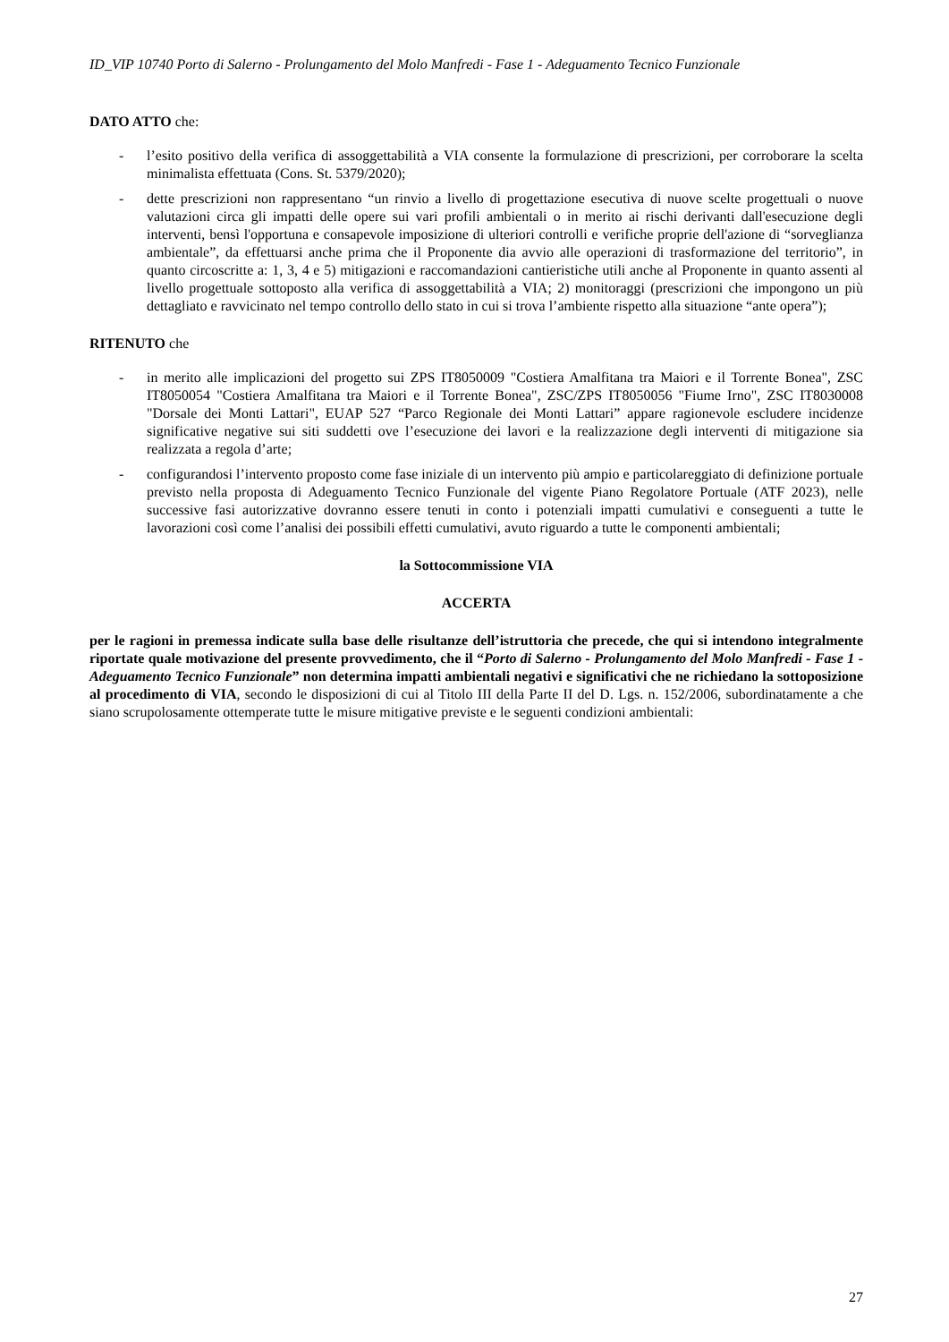ID_VIP 10740 Porto di Salerno - Prolungamento del Molo Manfredi - Fase 1 - Adeguamento Tecnico Funzionale
DATO ATTO che:
- l’esito positivo della verifica di assoggettabilità a VIA consente la formulazione di prescrizioni, per corroborare la scelta minimalista effettuata (Cons. St. 5379/2020);
- dette prescrizioni non rappresentano “un rinvio a livello di progettazione esecutiva di nuove scelte progettuali o nuove valutazioni circa gli impatti delle opere sui vari profili ambientali o in merito ai rischi derivanti dall'esecuzione degli interventi, bensì l'opportuna e consapevole imposizione di ulteriori controlli e verifiche proprie dell'azione di “sorveglianza ambientale”, da effettuarsi anche prima che il Proponente dia avvio alle operazioni di trasformazione del territorio”, in quanto circoscritte a: 1, 3, 4 e 5) mitigazioni e raccomandazioni cantieristiche utili anche al Proponente in quanto assenti al livello progettuale sottoposto alla verifica di assoggettabilità a VIA; 2) monitoraggi (prescrizioni che impongono un più dettagliato e ravvicinato nel tempo controllo dello stato in cui si trova l’ambiente rispetto alla situazione “ante opera”);
RITENUTO che
- in merito alle implicazioni del progetto sui ZPS IT8050009 "Costiera Amalfitana tra Maiori e il Torrente Bonea", ZSC IT8050054 "Costiera Amalfitana tra Maiori e il Torrente Bonea", ZSC/ZPS IT8050056 "Fiume Irno", ZSC IT8030008 "Dorsale dei Monti Lattari", EUAP 527 “Parco Regionale dei Monti Lattari” appare ragionevole escludere incidenze significative negative sui siti suddetti ove l’esecuzione dei lavori e la realizzazione degli interventi di mitigazione sia realizzata a regola d’arte;
- configurandosi l’intervento proposto come fase iniziale di un intervento più ampio e particolareggiato di definizione portuale previsto nella proposta di Adeguamento Tecnico Funzionale del vigente Piano Regolatore Portuale (ATF 2023), nelle successive fasi autorizzative dovranno essere tenuti in conto i potenziali impatti cumulativi e conseguenti a tutte le lavorazioni così come l’analisi dei possibili effetti cumulativi, avuto riguardo a tutte le componenti ambientali;
la Sottocommissione VIA
ACCERTA
per le ragioni in premessa indicate sulla base delle risultanze dell’istruttoria che precede, che qui si intendono integralmente riportate quale motivazione del presente provvedimento, che il “Porto di Salerno - Prolungamento del Molo Manfredi - Fase 1 - Adeguamento Tecnico Funzionale” non determina impatti ambientali negativi e significativi che ne richiedano la sottoposizione al procedimento di VIA, secondo le disposizioni di cui al Titolo III della Parte II del D. Lgs. n. 152/2006, subordinatamente a che siano scrupolosamente ottemperate tutte le misure mitigative previste e le seguenti condizioni ambientali:
27